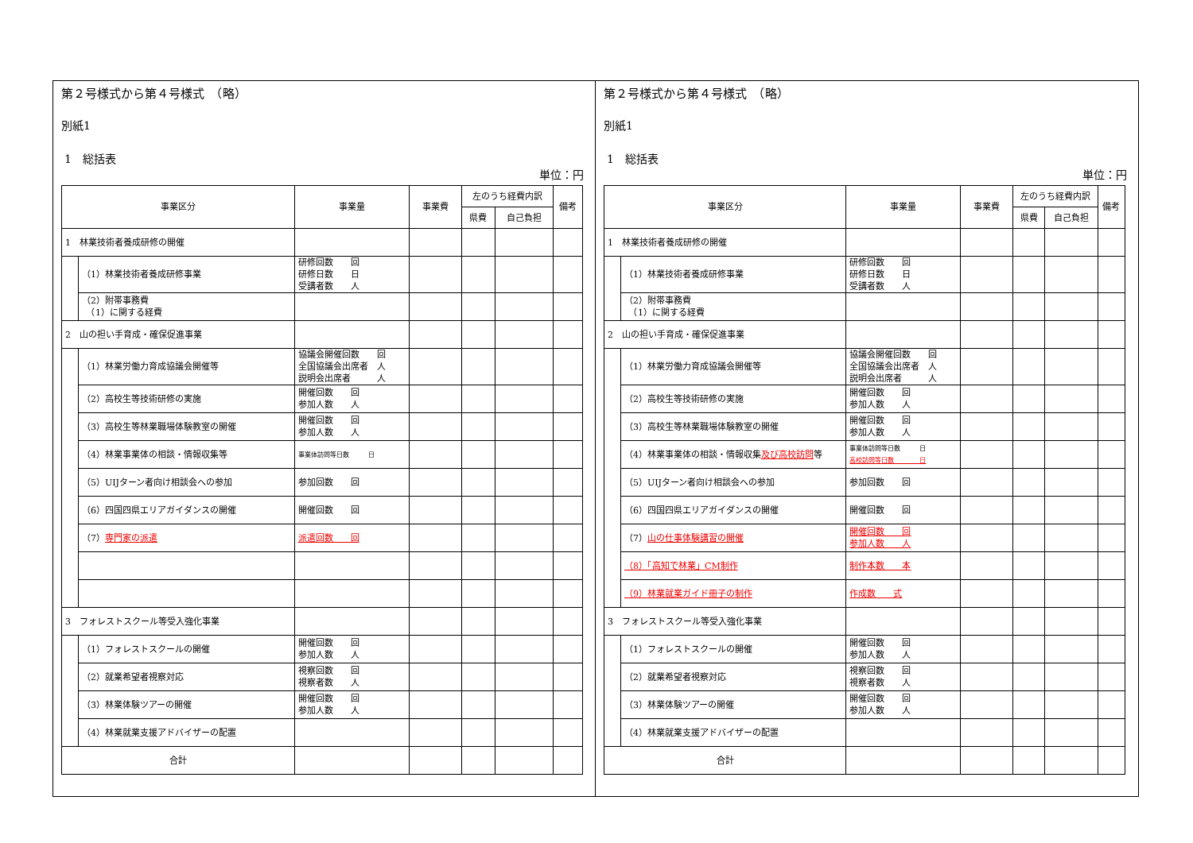第２号様式から第４号様式　（略）
別紙1
1　総括表
単位：円
| 事業区分 | | 事業量 | 事業費 | 左のうち経費内訳 | | 備考 |
| --- | --- | --- | --- | --- | --- | --- |
| | | | | 県費 | 自己負担 | |
| 1 林業技術者養成研修の開催 | | | | | | |
| | （1）林業技術者養成研修事業 | 研修回数 回 研修日数 日 受講者数 人 | | | | |
| | （2）附帯事務費 （1）に関する経費 | | | | | |
| 2 山の担い手育成・確保促進事業 | | | | | | |
| | （1）林業労働力育成協議会開催等 | 協議会開催回数 回 全国協議会出席者 人 説明会出席者 人 | | | | |
| | （2）高校生等技術研修の実施 | 開催回数 回 参加人数 人 | | | | |
| | （3）高校生等林業職場体験教室の開催 | 開催回数 回 参加人数 人 | | | | |
| | （4）林業事業体の相談・情報収集等 | 事業体訪問等日数 日 | | | | |
| | （5）UIJターン者向け相談会への参加 | 参加回数 回 | | | | |
| | （6）四国四県エリアガイダンスの開催 | 開催回数 回 | | | | |
| | （7） 専門家の派遣 | 派遣回数 回 | | | | |
| 3 フォレストスクール等受入強化事業 | | | | | | |
| | （1）フォレストスクールの開催 | 開催回数 回 参加人数 人 | | | | |
| | （2）就業希望者視察対応 | 視察回数 回 視察者数 人 | | | | |
| | （3）林業体験ツアーの開催 | 開催回数 回 参加人数 人 | | | | |
| | （4）林業就業支援アドバイザーの配置 | | | | | |
| 合計 | | | | | | |
第２号様式から第４号様式　（略）
別紙1
1　総括表
単位：円
| 事業区分 | | 事業量 | 事業費 | 左のうち経費内訳 | | 備考 |
| --- | --- | --- | --- | --- | --- | --- |
| | | | | 県費 | 自己負担 | |
| 1 林業技術者養成研修の開催 | | | | | | |
| | （1）林業技術者養成研修事業 | 研修回数 回 研修日数 日 受講者数 人 | | | | |
| | （2）附帯事務費 （1）に関する経費 | | | | | |
| 2 山の担い手育成・確保促進事業 | | | | | | |
| | （1）林業労働力育成協議会開催等 | 協議会開催回数 回 全国協議会出席者 人 説明会出席者 人 | | | | |
| | （2）高校生等技術研修の実施 | 開催回数 回 参加人数 人 | | | | |
| | （3）高校生等林業職場体験教室の開催 | 開催回数 回 参加人数 人 | | | | |
| | （4）林業事業体の相談・情報収集 及び高校訪問 等 | 事業体訪問等日数 日 高校訪問等日数 日 | | | | |
| | （5）UIJターン者向け相談会への参加 | 参加回数 回 | | | | |
| | （6）四国四県エリアガイダンスの開催 | 開催回数 回 | | | | |
| | （7） 山の仕事体験講習の開催 | 開催回数 回 参加人数 人 | | | | |
| | （8）「高知で林業」CM制作 | 制作本数 本 | | | | |
| | （9）林業就業ガイド冊子の制作 | 作成数 式 | | | | |
| 3 フォレストスクール等受入強化事業 | | | | | | |
| | （1）フォレストスクールの開催 | 開催回数 回 参加人数 人 | | | | |
| | （2）就業希望者視察対応 | 視察回数 回 視察者数 人 | | | | |
| | （3）林業体験ツアーの開催 | 開催回数 回 参加人数 人 | | | | |
| | （4）林業就業支援アドバイザーの配置 | | | | | |
| 合計 | | | | | | |